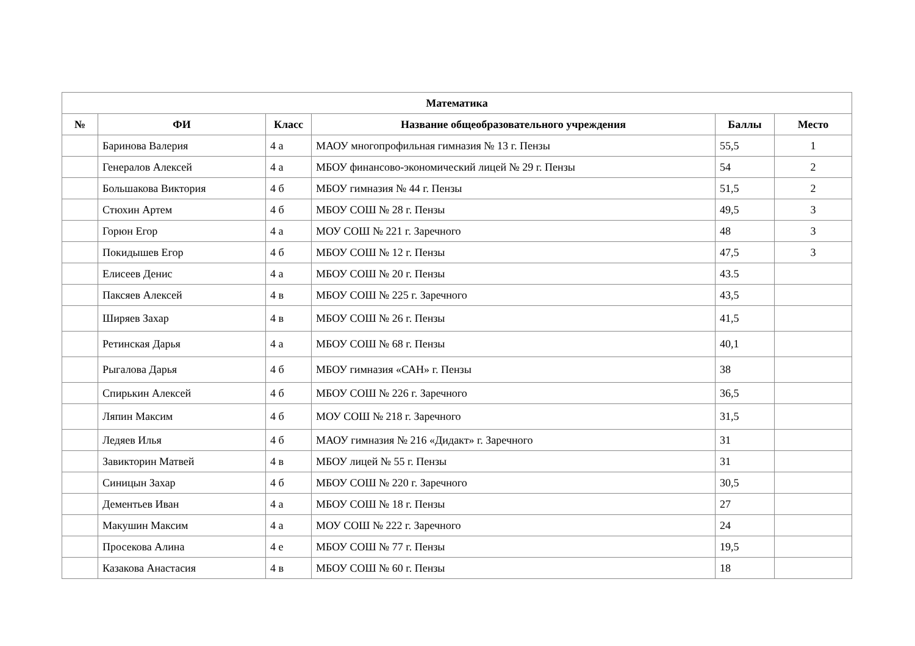| Математика | | | | | |
| --- | --- | --- | --- | --- | --- |
| № | ФИ | Класс | Название общеобразовательного учреждения | Баллы | Место |
| | Баринова Валерия | 4 а | МАОУ многопрофильная гимназия № 13 г. Пензы | 55,5 | 1 |
| | Генералов Алексей | 4 а | МБОУ финансово-экономический лицей № 29 г. Пензы | 54 | 2 |
| | Большакова Виктория | 4 б | МБОУ гимназия № 44 г. Пензы | 51,5 | 2 |
| | Стюхин Артем | 4 б | МБОУ СОШ № 28 г. Пензы | 49,5 | 3 |
| | Горюн Егор | 4 а | МОУ СОШ № 221 г. Заречного | 48 | 3 |
| | Покидышев Егор | 4 б | МБОУ СОШ № 12 г. Пензы | 47,5 | 3 |
| | Елисеев Денис | 4 а | МБОУ СОШ № 20 г. Пензы | 43.5 | |
| | Паксяев Алексей | 4 в | МБОУ СОШ № 225 г. Заречного | 43,5 | |
| | Ширяев Захар | 4 в | МБОУ СОШ № 26 г. Пензы | 41,5 | |
| | Ретинская Дарья | 4 а | МБОУ СОШ № 68 г. Пензы | 40,1 | |
| | Рыгалова Дарья | 4 б | МБОУ гимназия «САН» г. Пензы | 38 | |
| | Спирькин Алексей | 4 б | МБОУ СОШ № 226 г. Заречного | 36,5 | |
| | Ляпин Максим | 4 б | МОУ СОШ № 218 г. Заречного | 31,5 | |
| | Ледяев Илья | 4 б | МАОУ гимназия № 216 «Дидакт» г. Заречного | 31 | |
| | Завикторин Матвей | 4 в | МБОУ лицей № 55 г. Пензы | 31 | |
| | Синицын Захар | 4 б | МБОУ СОШ № 220 г. Заречного | 30,5 | |
| | Дементьев Иван | 4 а | МБОУ СОШ № 18 г. Пензы | 27 | |
| | Макушин Максим | 4 а | МОУ СОШ № 222 г. Заречного | 24 | |
| | Просекова Алина | 4 е | МБОУ СОШ № 77 г. Пензы | 19,5 | |
| | Казакова Анастасия | 4 в | МБОУ СОШ № 60 г. Пензы | 18 | |